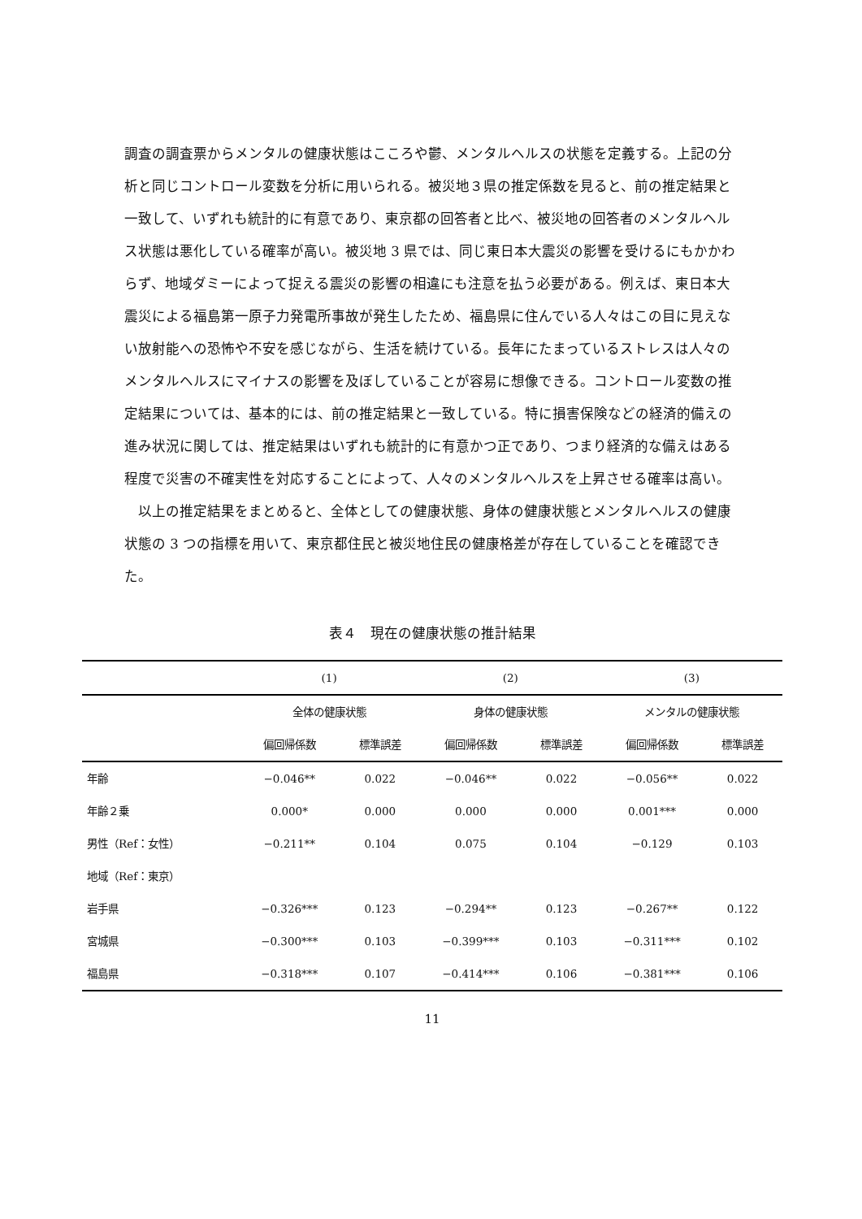調査の調査票からメンタルの健康状態はこころや鬱、メンタルヘルスの状態を定義する。上記の分析と同じコントロール変数を分析に用いられる。被災地３県の推定係数を見ると、前の推定結果と一致して、いずれも統計的に有意であり、東京都の回答者と比べ、被災地の回答者のメンタルヘルス状態は悪化している確率が高い。被災地 3 県では、同じ東日本大震災の影響を受けるにもかかわらず、地域ダミーによって捉える震災の影響の相違にも注意を払う必要がある。例えば、東日本大震災による福島第一原子力発電所事故が発生したため、福島県に住んでいる人々はこの目に見えない放射能への恐怖や不安を感じながら、生活を続けている。長年にたまっているストレスは人々のメンタルヘルスにマイナスの影響を及ぼしていることが容易に想像できる。コントロール変数の推定結果については、基本的には、前の推定結果と一致している。特に損害保険などの経済的備えの進み状況に関しては、推定結果はいずれも統計的に有意かつ正であり、つまり経済的な備えはある程度で災害の不確実性を対応することによって、人々のメンタルヘルスを上昇させる確率は高い。
以上の推定結果をまとめると、全体としての健康状態、身体の健康状態とメンタルヘルスの健康状態の 3 つの指標を用いて、東京都住民と被災地住民の健康格差が存在していることを確認できた。
表４　現在の健康状態の推計結果
| | (1) | | (2) | | (3) | |
| --- | --- | --- | --- | --- | --- | --- |
| | 全体の健康状態 | | 身体の健康状態 | | メンタルの健康状態 | |
| | 偏回帰係数 | 標準誤差 | 偏回帰係数 | 標準誤差 | 偏回帰係数 | 標準誤差 |
| 年齢 | −0.046** | 0.022 | −0.046** | 0.022 | −0.056** | 0.022 |
| 年齢２乗 | 0.000* | 0.000 | 0.000 | 0.000 | 0.001*** | 0.000 |
| 男性（Ref：女性） | −0.211** | 0.104 | 0.075 | 0.104 | −0.129 | 0.103 |
| 地域（Ref：東京） | | | | | | |
| 岩手県 | −0.326*** | 0.123 | −0.294** | 0.123 | −0.267** | 0.122 |
| 宮城県 | −0.300*** | 0.103 | −0.399*** | 0.103 | −0.311*** | 0.102 |
| 福島県 | −0.318*** | 0.107 | −0.414*** | 0.106 | −0.381*** | 0.106 |
11